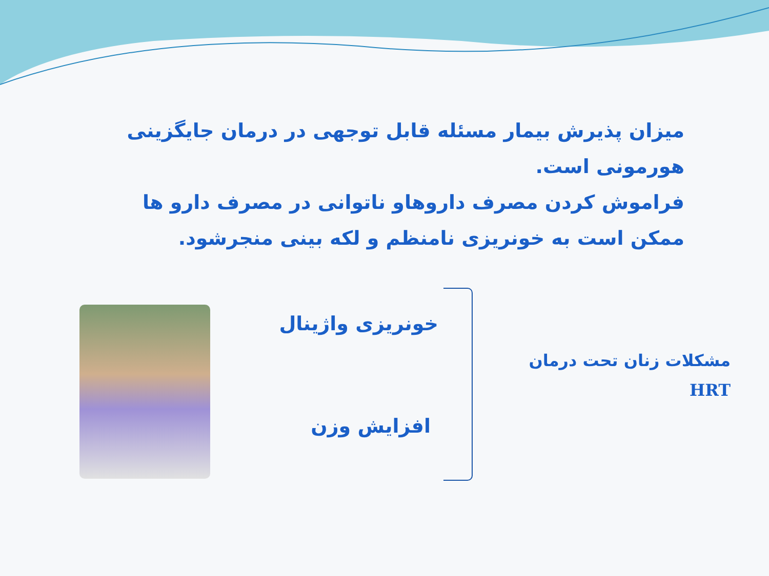میزان پذیرش بیمار مسئله قابل توجهی در درمان جایگزینی هورمونی است.
فراموش کردن مصرف داروهاو ناتوانی در مصرف دارو ها ممکن است به خونریزی نامنظم و لکه بینی منجرشود.
خونریزی واژینال
افزایش وزن
مشکلات زنان تحت درمان
HRT